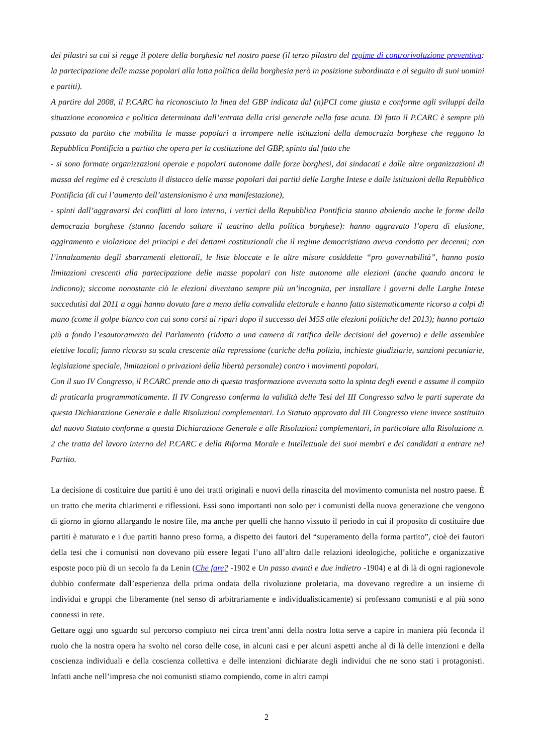dei pilastri su cui si regge il potere della borghesia nel nostro paese (il terzo pilastro del regime di controrivoluzione preventiva: la partecipazione delle masse popolari alla lotta politica della borghesia però in posizione subordinata e al seguito di suoi uomini e partiti).
A partire dal 2008, il P.CARC ha riconosciuto la linea del GBP indicata dal (n)PCI come giusta e conforme agli sviluppi della situazione economica e politica determinata dall’entrata della crisi generale nella fase acuta. Di fatto il P.CARC è sempre più passato da partito che mobilita le masse popolari a irrompere nelle istituzioni della democrazia borghese che reggono la Repubblica Pontificia a partito che opera per la costituzione del GBP, spinto dal fatto che
- si sono formate organizzazioni operaie e popolari autonome dalle forze borghesi, dai sindacati e dalle altre organizzazioni di massa del regime ed è cresciuto il distacco delle masse popolari dai partiti delle Larghe Intese e dalle istituzioni della Repubblica Pontificia (di cui l’aumento dell’astensionismo è una manifestazione),
- spinti dall’aggravarsi dei conflitti al loro interno, i vertici della Repubblica Pontificia stanno abolendo anche le forme della democrazia borghese (stanno facendo saltare il teatrino della politica borghese): hanno aggravato l’opera di elusione, aggiramento e violazione dei principi e dei dettami costituzionali che il regime democristiano aveva condotto per decenni; con l’innalzamento degli sbarramenti elettorali, le liste bloccate e le altre misure cosiddette “pro governabilità”, hanno posto limitazioni crescenti alla partecipazione delle masse popolari con liste autonome alle elezioni (anche quando ancora le indicono); siccome nonostante ciò le elezioni diventano sempre più un’incognita, per installare i governi delle Larghe Intese succedutisi dal 2011 a oggi hanno dovuto fare a meno della convalida elettorale e hanno fatto sistematicamente ricorso a colpi di mano (come il golpe bianco con cui sono corsi ai ripari dopo il successo del M5S alle elezioni politiche del 2013); hanno portato più a fondo l’esautoramento del Parlamento (ridotto a una camera di ratifica delle decisioni del governo) e delle assemblee elettive locali; fanno ricorso su scala crescente alla repressione (cariche della polizia, inchieste giudiziarie, sanzioni pecuniarie, legislazione speciale, limitazioni o privazioni della libertà personale) contro i movimenti popolari.
Con il suo IV Congresso, il P.CARC prende atto di questa trasformazione avvenuta sotto la spinta degli eventi e assume il compito di praticarla programmaticamente. Il IV Congresso conferma la validità delle Tesi del III Congresso salvo le parti superate da questa Dichiarazione Generale e dalle Risoluzioni complementari. Lo Statuto approvato dal III Congresso viene invece sostituito dal nuovo Statuto conforme a questa Dichiarazione Generale e alle Risoluzioni complementari, in particolare alla Risoluzione n. 2 che tratta del lavoro interno del P.CARC e della Riforma Morale e Intellettuale dei suoi membri e dei candidati a entrare nel Partito.
La decisione di costituire due partiti è uno dei tratti originali e nuovi della rinascita del movimento comunista nel nostro paese. È un tratto che merita chiarimenti e riflessioni. Essi sono importanti non solo per i comunisti della nuova generazione che vengono di giorno in giorno allargando le nostre file, ma anche per quelli che hanno vissuto il periodo in cui il proposito di costituire due partiti è maturato e i due partiti hanno preso forma, a dispetto dei fautori del “superamento della forma partito”, cioè dei fautori della tesi che i comunisti non dovevano più essere legati l’uno all’altro dalle relazioni ideologiche, politiche e organizzative esposte poco più di un secolo fa da Lenin (Che fare? -1902 e Un passo avanti e due indietro -1904) e al di là di ogni ragionevole dubbio confermate dall’esperienza della prima ondata della rivoluzione proletaria, ma dovevano regredire a un insieme di individui e gruppi che liberamente (nel senso di arbitrariamente e individualisticamente) si professano comunisti e al più sono connessi in rete.
Gettare oggi uno sguardo sul percorso compiuto nei circa trent’anni della nostra lotta serve a capire in maniera più feconda il ruolo che la nostra opera ha svolto nel corso delle cose, in alcuni casi e per alcuni aspetti anche al di là delle intenzioni e della coscienza individuali e della coscienza collettiva e delle intenzioni dichiarate degli individui che ne sono stati i protagonisti. Infatti anche nell’impresa che noi comunisti stiamo compiendo, come in altri campi
2